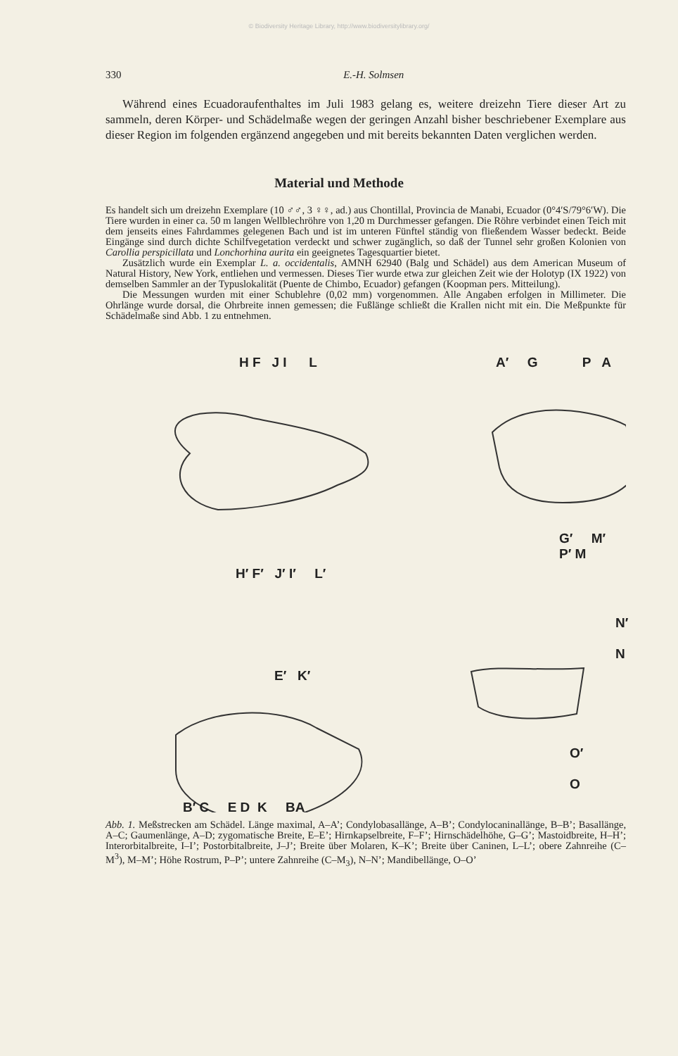© Biodiversity Heritage Library, http://www.biodiversitylibrary.org/
330 E.-H. Solmsen
Während eines Ecuadoraufenthaltes im Juli 1983 gelang es, weitere dreizehn Tiere dieser Art zu sammeln, deren Körper- und Schädelmaße wegen der geringen Anzahl bisher beschriebener Exemplare aus dieser Region im folgenden ergänzend angegeben und mit bereits bekannten Daten verglichen werden.
Material und Methode
Es handelt sich um dreizehn Exemplare (10 ♂♂, 3 ♀♀, ad.) aus Chontillal, Provincia de Manabi, Ecuador (0°4′S/79°6′W). Die Tiere wurden in einer ca. 50 m langen Wellblechröhre von 1,20 m Durchmesser gefangen. Die Röhre verbindet einen Teich mit dem jenseits eines Fahrdammes gelegenen Bach und ist im unteren Fünftel ständig von fließendem Wasser bedeckt. Beide Eingänge sind durch dichte Schilfvegetation verdeckt und schwer zugänglich, so daß der Tunnel sehr großen Kolonien von Carollia perspicillata und Lonchorhina aurita ein geeignetes Tagesquartier bietet.
Zusätzlich wurde ein Exemplar L. a. occidentalis, AMNH 62940 (Balg und Schädel) aus dem American Museum of Natural History, New York, entliehen und vermessen. Dieses Tier wurde etwa zur gleichen Zeit wie der Holotyp (IX 1922) von demselben Sammler an der Typuslokalität (Puente de Chimbo, Ecuador) gefangen (Koopman pers. Mitteilung).
Die Messungen wurden mit einer Schublehre (0,02 mm) vorgenommen. Alle Angaben erfolgen in Millimeter. Die Ohrlänge wurde dorsal, die Ohrbreite innen gemessen; die Fußlänge schließt die Krallen nicht mit ein. Die Meßpunkte für Schädelmaße sind Abb. 1 zu entnehmen.
H F J I L A′ G P A
G′ M′ P′ M
H′ F′ J′ I′ L′
N′ N
E′ K′
O′ O
B′ C E D K BA
Abb. 1. Meßstrecken am Schädel. Länge maximal, A–A’; Condylobasallänge, A–B’; Condylocaninallänge, B–B’; Basallänge, A–C; Gaumenlänge, A–D; zygomatische Breite, E–E’; Hirnkapselbreite, F–F’; Hirnschädelhöhe, G–G’; Mastoidbreite, H–H’; Interorbitalbreite, I–I’; Postorbitalbreite, J–J’; Breite über Molaren, K–K’; Breite über Caninen, L–L’; obere Zahnreihe (C–M<sup>3</sup>), M–M’; Höhe Rostrum, P–P’; untere Zahnreihe (C–M<sub>3</sub>), N–N’; Mandibellänge, O–O’